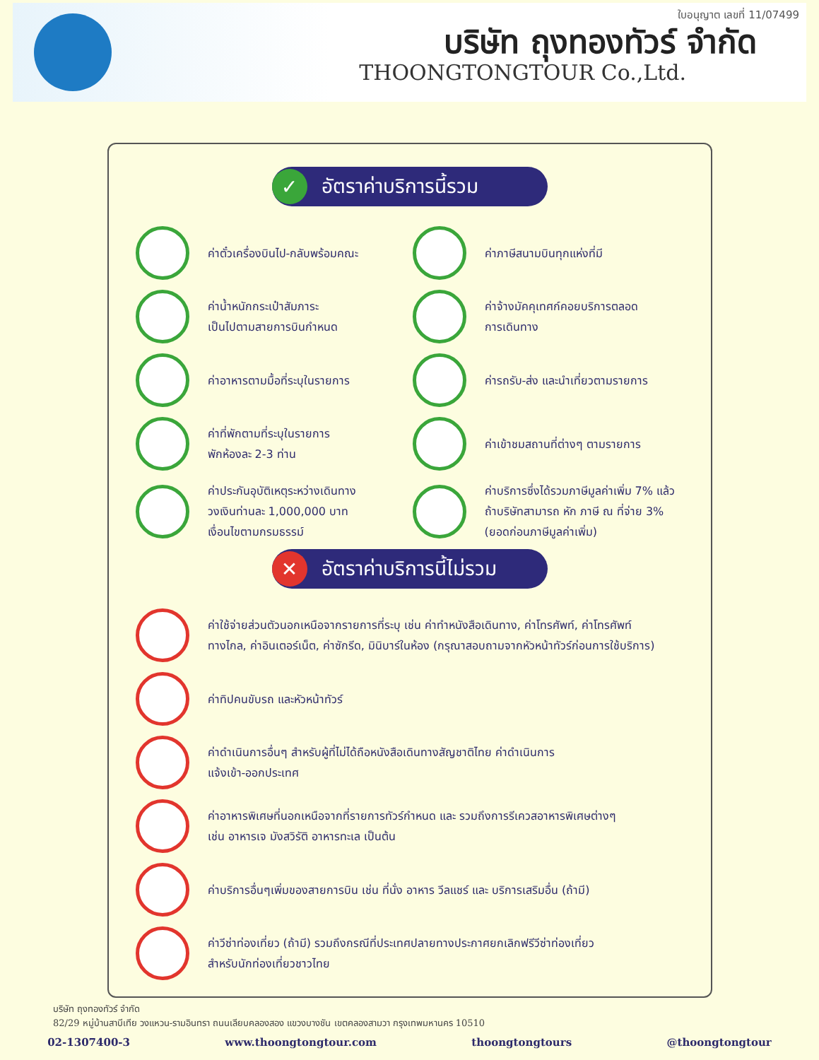ใบอนุญาต เลขที่ 11/07499
บริษัท ถุงทองทัวร์ จำกัด
THOONGTONGTOUR Co.,Ltd.
✓ อัตราค่าบริการนี้รวม
ค่าตั๋วเครื่องบินไป-กลับพร้อมคณะ
ค่าภาษีสนามบินทุกแห่งที่มี
ค่าน้ำหนักกระเป๋าสัมภาระ
เป็นไปตามสายการบินกำหนด
ค่าจ้างมัคคุเทศก์คอยบริการตลอด
การเดินทาง
ค่าอาหารตามมื้อที่ระบุในรายการ
ค่ารถรับ-ส่ง และนำเที่ยวตามรายการ
ค่าที่พักตามที่ระบุในรายการ
พักห้องละ 2-3 ท่าน
ค่าเข้าชมสถานที่ต่างๆ ตามรายการ
ค่าประกันอุบัติเหตุระหว่างเดินทาง
วงเงินท่านละ 1,000,000 บาท
เงื่อนไขตามกรมธรรม์
ค่าบริการซึ่งได้รวมภาษีมูลค่าเพิ่ม 7% แล้ว
ถ้าบริษัทสามารถ หัก ภาษี ณ ที่จ่าย 3%
(ยอดก่อนภาษีมูลค่าเพิ่ม)
✕ อัตราค่าบริการนี้ไม่รวม
ค่าใช้จ่ายส่วนตัวนอกเหนือจากรายการที่ระบุ เช่น ค่าทำหนังสือเดินทาง, ค่าโทรศัพท์, ค่าโทรศัพท์
ทางไกล, ค่าอินเตอร์เน็ต, ค่าซักรีด, มินิบาร์ในห้อง (กรุณาสอบถามจากหัวหน้าทัวร์ก่อนการใช้บริการ)
ค่าทิปคนขับรถ และหัวหน้าทัวร์
ค่าดำเนินการอื่นๆ สำหรับผู้ที่ไม่ได้ถือหนังสือเดินทางสัญชาติไทย ค่าดำเนินการ
แจ้งเข้า-ออกประเทศ
ค่าอาหารพิเศษที่นอกเหนือจากที่รายการทัวร์กำหนด และ รวมถึงการรีเควสอาหารพิเศษต่างๆ
เช่น อาหารเจ มังสวิรัติ อาหารทะเล เป็นต้น
ค่าบริการอื่นๆเพิ่มของสายการบิน เช่น ที่นั่ง อาหาร วีลแชร์ และ บริการเสริมอื่น (ถ้ามี)
ค่าวีซ่าท่องเที่ยว (ถ้ามี) รวมถึงกรณีที่ประเทศปลายทางประกาศยกเลิกฟรีวีซ่าท่องเที่ยว
สำหรับนักท่องเที่ยวชาวไทย
บริษัท ถุงทองทัวร์ จำกัด
82/29 หมู่บ้านสาบีเทีย วงแหวน-รามอินทรา ถนนเลียบคลองสอง แขวงบางชัน เขตคลองสามวา กรุงเทพมหานคร 10510
02-1307400-3 www.thoongtongtour.com thoongtongtours @thoongtongtour